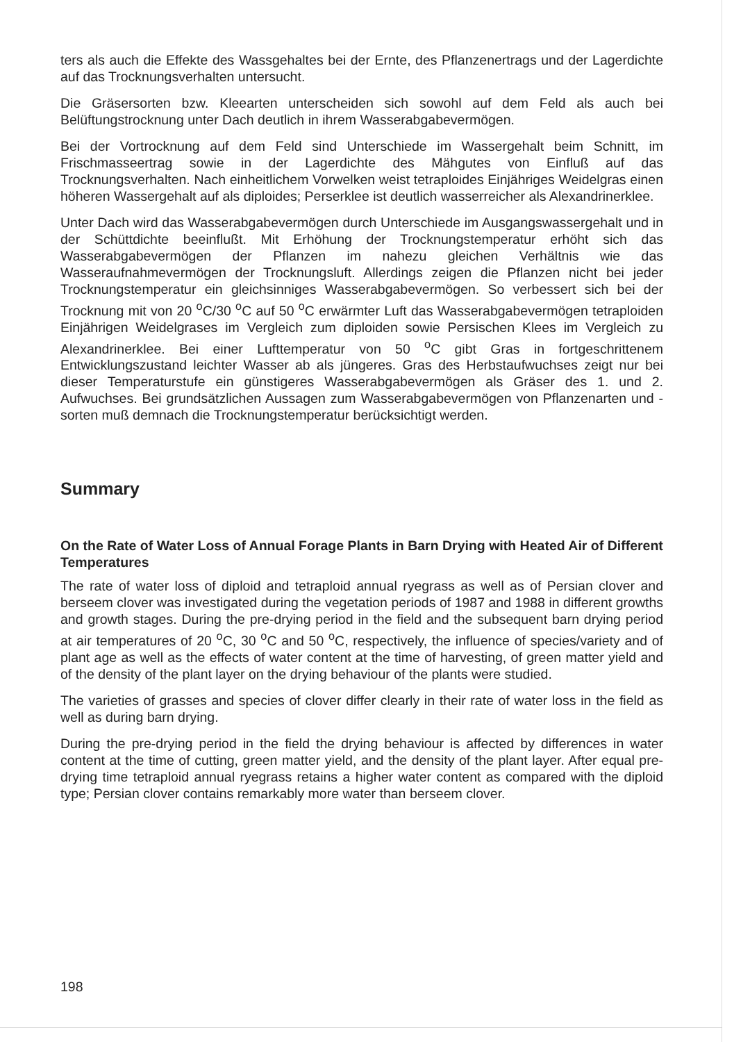ters als auch die Effekte des Wassgehaltes bei der Ernte, des Pflanzenertrags und der Lagerdichte auf das Trocknungsverhalten untersucht.
Die Gräsersorten bzw. Kleearten unterscheiden sich sowohl auf dem Feld als auch bei Belüftungstrocknung unter Dach deutlich in ihrem Wasserabgabevermögen.
Bei der Vortrocknung auf dem Feld sind Unterschiede im Wassergehalt beim Schnitt, im Frischmasseertrag sowie in der Lagerdichte des Mähgutes von Einfluß auf das Trocknungsverhalten. Nach einheitlichem Vorwelken weist tetraploides Einjähriges Weidelgras einen höheren Wassergehalt auf als diploides; Perserklee ist deutlich wasserreicher als Alexandrinerklee.
Unter Dach wird das Wasserabgabevermögen durch Unterschiede im Ausgangswassergehalt und in der Schüttdichte beeinflußt. Mit Erhöhung der Trocknungstemperatur erhöht sich das Wasserabgabevermögen der Pflanzen im nahezu gleichen Verhältnis wie das Wasseraufnahmevermögen der Trocknungsluft. Allerdings zeigen die Pflanzen nicht bei jeder Trocknungstemperatur ein gleichsinniges Wasserabgabevermögen. So verbessert sich bei der Trocknung mit von 20 <sup>o</sup>C/30 <sup>o</sup>C auf 50 <sup>o</sup>C erwärmter Luft das Wasserabgabevermögen tetraploiden Einjährigen Weidelgrases im Vergleich zum diploiden sowie Persischen Klees im Vergleich zu Alexandrinerklee. Bei einer Lufttemperatur von 50 <sup>o</sup>C gibt Gras in fortgeschrittenem Entwicklungszustand leichter Wasser ab als jüngeres. Gras des Herbstaufwuchses zeigt nur bei dieser Temperaturstufe ein günstigeres Wasserabgabevermögen als Gräser des 1. und 2. Aufwuchses. Bei grundsätzlichen Aussagen zum Wasserabgabevermögen von Pflanzenarten und -sorten muß demnach die Trocknungstemperatur berücksichtigt werden.
Summary
On the Rate of Water Loss of Annual Forage Plants in Barn Drying with Heated Air of Different Temperatures
The rate of water loss of diploid and tetraploid annual ryegrass as well as of Persian clover and berseem clover was investigated during the vegetation periods of 1987 and 1988 in different growths and growth stages. During the pre-drying period in the field and the subsequent barn drying period at air temperatures of 20 <sup>o</sup>C, 30 <sup>o</sup>C and 50 <sup>o</sup>C, respectively, the influence of species/variety and of plant age as well as the effects of water content at the time of harvesting, of green matter yield and of the density of the plant layer on the drying behaviour of the plants were studied.
The varieties of grasses and species of clover differ clearly in their rate of water loss in the field as well as during barn drying.
During the pre-drying period in the field the drying behaviour is affected by differences in water content at the time of cutting, green matter yield, and the density of the plant layer. After equal pre-drying time tetraploid annual ryegrass retains a higher water content as compared with the diploid type; Persian clover contains remarkably more water than berseem clover.
198